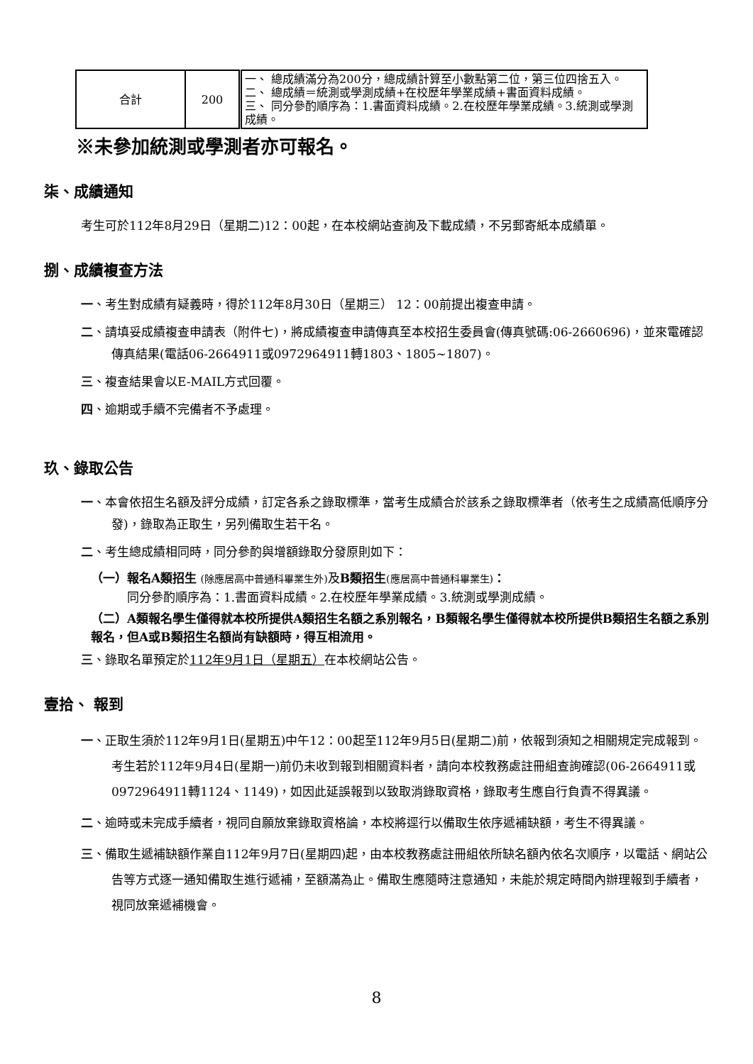| 合計 | 200 | 一、 總成績滿分為200分，總成績計算至小數點第二位，第三位四捨五入。 二、 總成績＝統測或學測成績+在校歷年學業成績+書面資料成績。 三、 同分參酌順序為：1.書面資料成績。2.在校歷年學業成績。3.統測或學測成績。 |
※未參加統測或學測者亦可報名。
柒、成績通知
考生可於112年8月29日（星期二)12：00起，在本校網站查詢及下載成績，不另郵寄紙本成績單。
捌、成績複查方法
一、考生對成績有疑義時，得於112年8月30日（星期三） 12：00前提出複查申請。
二、請填妥成績複查申請表（附件七)，將成績複查申請傳真至本校招生委員會(傳真號碼:06-2660696)，並來電確認傳真結果(電話06-2664911或0972964911轉1803、1805~1807)。
三、複查結果會以E-MAIL方式回覆。
四、逾期或手續不完備者不予處理。
玖、錄取公告
一、本會依招生名額及評分成績，訂定各系之錄取標準，當考生成績合於該系之錄取標準者（依考生之成績高低順序分發)，錄取為正取生，另列備取生若干名。
二、考生總成績相同時，同分參酌與增額錄取分發原則如下：
（一）報名A類招生 (除應居高中普通科畢業生外) 及B類招生(應居高中普通科畢業生)：
   同分參酌順序為：1.書面資料成績。2.在校歷年學業成績。3.統測或學測成績。
（二）A類報名學生僅得就本校所提供A類招生名額之系別報名，B類報名學生僅得就本校所提供B類招生名額之系別報名，但A或B類招生名額尚有缺額時，得互相流用。
三、錄取名單預定於112年9月1日（星期五）在本校網站公告。
壹拾、 報到
一、正取生須於112年9月1日(星期五)中午12：00起至112年9月5日(星期二)前，依報到須知之相關規定完成報到。考生若於112年9月4日(星期一)前仍未收到報到相關資料者，請向本校教務處註冊組查詢確認(06-2664911或0972964911轉1124、1149)，如因此延誤報到以致取消錄取資格，錄取考生應自行負責不得異議。
二、逾時或未完成手續者，視同自願放棄錄取資格論，本校將逕行以備取生依序遞補缺額，考生不得異議。
三、備取生遞補缺額作業自112年9月7日(星期四)起，由本校教務處註冊組依所缺名額內依名次順序，以電話、網站公告等方式逐一通知備取生進行遞補，至額滿為止。備取生應隨時注意通知，未能於規定時間內辦理報到手續者，視同放棄遞補機會。
8